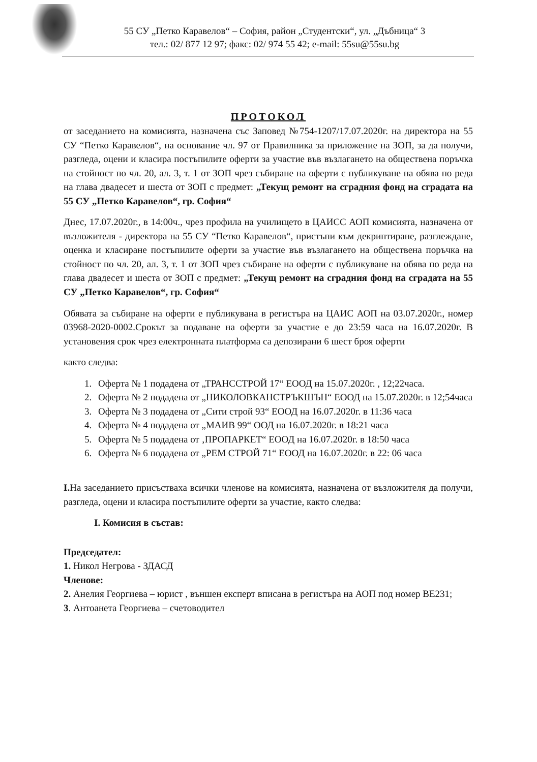55 СУ „Петко Каравелов“ – София, район „Студентски“, ул. „Дъбница“ 3
тел.: 02/ 877 12 97; факс: 02/ 974 55 42; e-mail: 55su@55su.bg
ПРОТОКОЛ
от заседанието на комисията, назначена със Заповед №754-1207/17.07.2020г. на директора на 55 СУ “Петко Каравелов“, на основание чл. 97 от Правилника за приложение на ЗОП, за да получи, разгледа, оцени и класира постъпилите оферти за участие във възлагането на обществена поръчка на стойност по чл. 20, ал. 3, т. 1 от ЗОП чрез събиране на оферти с публикуване на обява по реда на глава двадесет и шеста от ЗОП с предмет: „Текущ ремонт на сградния фонд на сградата на 55 СУ „Петко Каравелов“, гр. София“
Днес, 17.07.2020г., в 14:00ч., чрез профила на училището в ЦАИСС АОП комисията, назначена от възложителя - директора на 55 СУ “Петко Каравелов“, пристъпи към декриптиране, разглеждане, оценка и класиране постъпилите оферти за участие във възлагането на обществена поръчка на стойност по чл. 20, ал. 3, т. 1 от ЗОП чрез събиране на оферти с публикуване на обява по реда на глава двадесет и шеста от ЗОП с предмет: „Текущ ремонт на сградния фонд на сградата на 55 СУ „Петко Каравелов“, гр. София“
Обявата за събиране на оферти е публикувана в регистъра на ЦАИС АОП на 03.07.2020г., номер 03968-2020-0002.Срокът за подаване на оферти за участие е до 23:59 часа на 16.07.2020г. В установения срок чрез електронната платформа са депозирани 6 шест броя оферти
както следва:
1. Оферта № 1 подадена от „ТРАНССТРОЙ 17“ ЕООД на 15.07.2020г. , 12;22часа.
2. Оферта № 2 подадена от „НИКОЛОВКАНСТРЪКШЪН“ ЕООД на 15.07.2020г. в 12;54часа
3. Оферта № 3 подадена от „Сити строй 93“ ЕООД на 16.07.2020г. в 11:36 часа
4. Оферта № 4 подадена от „МАИВ 99“ ООД на 16.07.2020г. в 18:21 часа
5. Оферта № 5 подадена от ‚ПРОПАРКЕТ“ ЕООД на 16.07.2020г. в 18:50 часа
6. Оферта № 6 подадена от „РЕМ СТРОЙ 71“ ЕООД на 16.07.2020г. в 22: 06 часа
I. На заседанието присъстваха всички членове на комисията, назначена от възложителя да получи, разгледа, оцени и класира постъпилите оферти за участие, както следва:
I. Комисия в състав:
Председател:
1. Никол Негрова - ЗДАСД
Членове:
2. Анелия Георгиева – юрист , външен експерт вписана в регистъра на АОП под номер ВЕ231;
3. Антоанета Георгиева – счетоводител